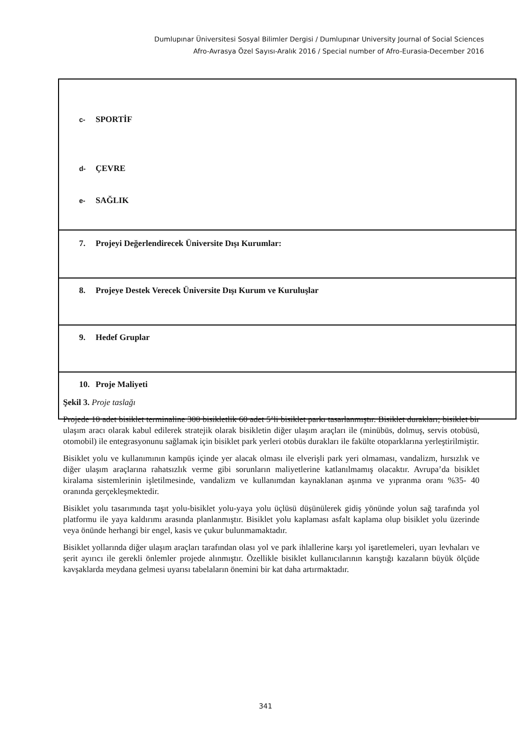Dumlupınar Üniversitesi Sosyal Bilimler Dergisi / Dumlupınar University Journal of Social Sciences
Afro-Avrasya Özel Sayısı-Aralık 2016 / Special number of Afro-Eurasia-December 2016
| c- SPORTİF d- ÇEVRE e- SAĞLIK |
| 7. Projeyi Değerlendirecek Üniversite Dışı Kurumlar: |
| 8. Projeye Destek Verecek Üniversite Dışı Kurum ve Kuruluşlar |
| 9. Hedef Gruplar |
| 10. Proje Maliyeti |
Şekil 3. Proje taslağı
Projede 10 adet bisiklet terminaline 300 bisikletlik 60 adet 5’li bisiklet parkı tasarlanmıştır. Bisiklet durakları; bisiklet bir ulaşım aracı olarak kabul edilerek stratejik olarak bisikletin diğer ulaşım araçları ile (minübüs, dolmuş, servis otobüsü, otomobil) ile entegrasyonunu sağlamak için bisiklet park yerleri otobüs durakları ile fakülte otoparklarına yerleştirilmiştir.
Bisiklet yolu ve kullanımının kampüs içinde yer alacak olması ile elverişli park yeri olmaması, vandalizm, hırsızlık ve diğer ulaşım araçlarına rahatsızlık verme gibi sorunların maliyetlerine katlanılmamış olacaktır. Avrupa’da bisiklet kiralama sistemlerinin işletilmesinde, vandalizm ve kullanımdan kaynaklanan aşınma ve yıpranma oranı %35- 40 oranında gerçekleşmektedir.
Bisiklet yolu tasarımında taşıt yolu-bisiklet yolu-yaya yolu üçlüsü düşünülerek gidiş yönünde yolun sağ tarafında yol platformu ile yaya kaldırımı arasında planlanmıştır. Bisiklet yolu kaplaması asfalt kaplama olup bisiklet yolu üzerinde veya önünde herhangi bir engel, kasis ve çukur bulunmamaktadır.
Bisiklet yollarında diğer ulaşım araçları tarafından olası yol ve park ihlallerine karşı yol işaretlemeleri, uyarı levhaları ve şerit ayırıcı ile gerekli önlemler projede alınmıştır. Özellikle bisiklet kullanıcılarının karıştığı kazaların büyük ölçüde kavşaklarda meydana gelmesi uyarısı tabelaların önemini bir kat daha artırmaktadır.
341